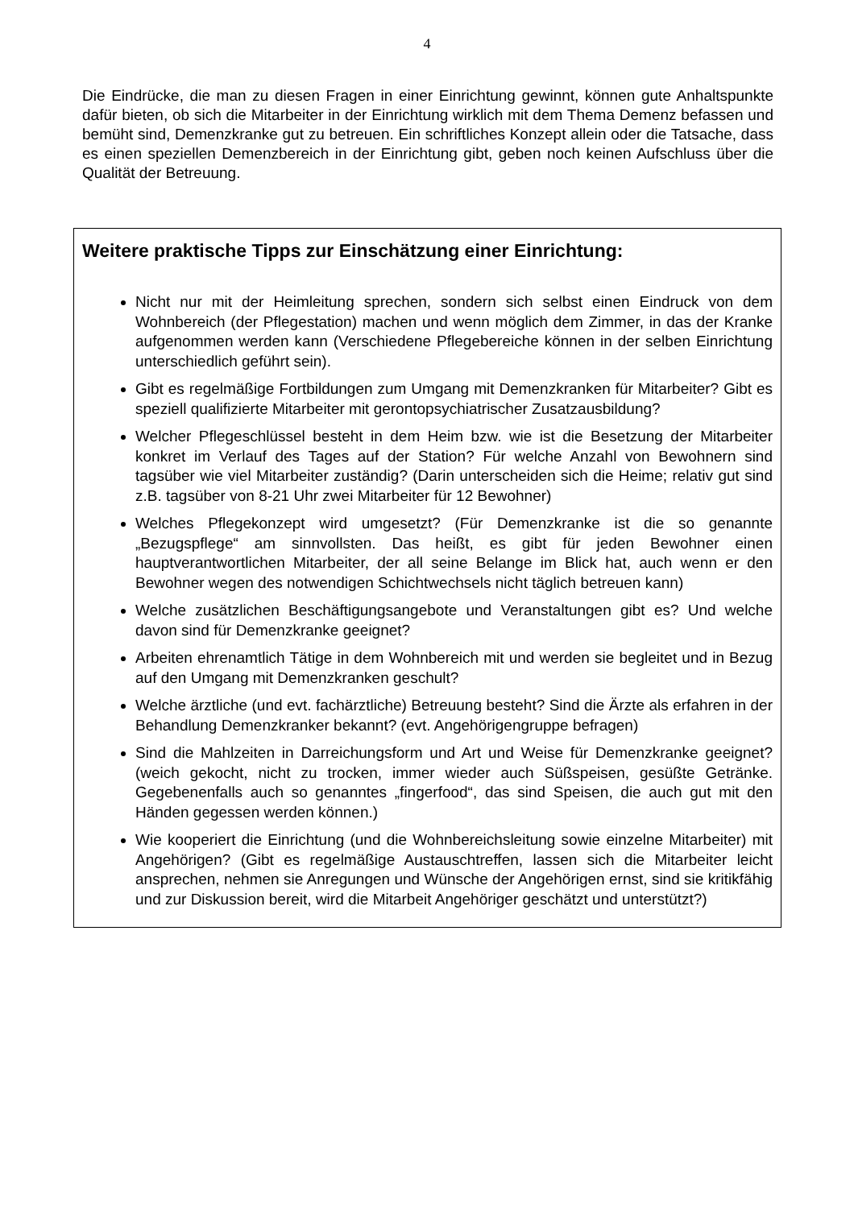4
Die Eindrücke, die man zu diesen Fragen in einer Einrichtung gewinnt, können gute Anhaltspunkte dafür bieten, ob sich die Mitarbeiter in der Einrichtung wirklich mit dem Thema Demenz befassen und bemüht sind, Demenzkranke gut zu betreuen. Ein schriftliches Konzept allein oder die Tatsache, dass es einen speziellen Demenzbereich in der Einrichtung gibt, geben noch keinen Aufschluss über die Qualität der Betreuung.
Weitere praktische Tipps zur Einschätzung einer Einrichtung:
Nicht nur mit der Heimleitung sprechen, sondern sich selbst einen Eindruck von dem Wohnbereich (der Pflegestation) machen und wenn möglich dem Zimmer, in das der Kranke aufgenommen werden kann (Verschiedene Pflegebereiche können in der selben Einrichtung unterschiedlich geführt sein).
Gibt es regelmäßige Fortbildungen zum Umgang mit Demenzkranken für Mitarbeiter? Gibt es speziell qualifizierte Mitarbeiter mit gerontopsychiatrischer Zusatzausbildung?
Welcher Pflegeschlüssel besteht in dem Heim bzw. wie ist die Besetzung der Mitarbeiter konkret im Verlauf des Tages auf der Station? Für welche Anzahl von Bewohnern sind tagsüber wie viel Mitarbeiter zuständig? (Darin unterscheiden sich die Heime; relativ gut sind z.B. tagsüber von 8-21 Uhr zwei Mitarbeiter für 12 Bewohner)
Welches Pflegekonzept wird umgesetzt? (Für Demenzkranke ist die so genannte „Bezugspflege“ am sinnvollsten. Das heißt, es gibt für jeden Bewohner einen hauptverantwortlichen Mitarbeiter, der all seine Belange im Blick hat, auch wenn er den Bewohner wegen des notwendigen Schichtwechsels nicht täglich betreuen kann)
Welche zusätzlichen Beschäftigungsangebote und Veranstaltungen gibt es? Und welche davon sind für Demenzkranke geeignet?
Arbeiten ehrenamtlich Tätige in dem Wohnbereich mit und werden sie begleitet und in Bezug auf den Umgang mit Demenzkranken geschult?
Welche ärztliche (und evt. fachärztliche) Betreuung besteht? Sind die Ärzte als erfahren in der Behandlung Demenzkranker bekannt? (evt. Angehörigengruppe befragen)
Sind die Mahlzeiten in Darreichungsform und Art und Weise für Demenzkranke geeignet? (weich gekocht, nicht zu trocken, immer wieder auch Süßspeisen, gesüßte Getränke. Gegebenenfalls auch so genanntes „fingerfood“, das sind Speisen, die auch gut mit den Händen gegessen werden können.)
Wie kooperiert die Einrichtung (und die Wohnbereichsleitung sowie einzelne Mitarbeiter) mit Angehörigen? (Gibt es regelmäßige Austauschtreffen, lassen sich die Mitarbeiter leicht ansprechen, nehmen sie Anregungen und Wünsche der Angehörigen ernst, sind sie kritikfähig und zur Diskussion bereit, wird die Mitarbeit Angehöriger geschätzt und unterstützt?)